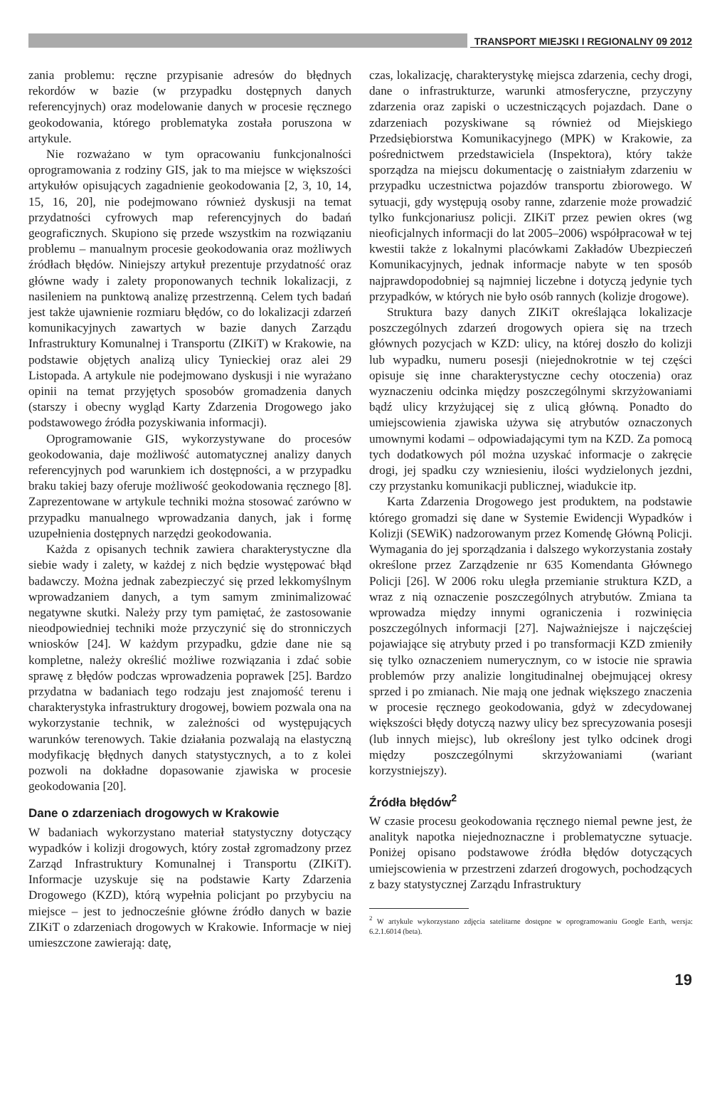TRANSPORT MIEJSKI I REGIONALNY 09 2012
zania problemu: ręczne przypisanie adresów do błędnych rekordów w bazie (w przypadku dostępnych danych referencyjnych) oraz modelowanie danych w procesie ręcznego geokodowania, którego problematyka została poruszona w artykule.
Nie rozważano w tym opracowaniu funkcjonalności oprogramowania z rodziny GIS, jak to ma miejsce w większości artykułów opisujących zagadnienie geokodowania [2, 3, 10, 14, 15, 16, 20], nie podejmowano również dyskusji na temat przydatności cyfrowych map referencyjnych do badań geograficznych. Skupiono się przede wszystkim na rozwiązaniu problemu – manualnym procesie geokodowania oraz możliwych źródłach błędów. Niniejszy artykuł prezentuje przydatność oraz główne wady i zalety proponowanych technik lokalizacji, z nasileniem na punktową analizę przestrzenną. Celem tych badań jest także ujawnienie rozmiaru błędów, co do lokalizacji zdarzeń komunikacyjnych zawartych w bazie danych Zarządu Infrastruktury Komunalnej i Transportu (ZIKiT) w Krakowie, na podstawie objętych analizą ulicy Tynieckiej oraz alei 29 Listopada. A artykule nie podejmowano dyskusji i nie wyrażano opinii na temat przyjętych sposobów gromadzenia danych (starszy i obecny wygląd Karty Zdarzenia Drogowego jako podstawowego źródła pozyskiwania informacji).
Oprogramowanie GIS, wykorzystywane do procesów geokodowania, daje możliwość automatycznej analizy danych referencyjnych pod warunkiem ich dostępności, a w przypadku braku takiej bazy oferuje możliwość geokodowania ręcznego [8]. Zaprezentowane w artykule techniki można stosować zarówno w przypadku manualnego wprowadzania danych, jak i formę uzupełnienia dostępnych narzędzi geokodowania.
Każda z opisanych technik zawiera charakterystyczne dla siebie wady i zalety, w każdej z nich będzie występować błąd badawczy. Można jednak zabezpieczyć się przed lekkomyślnym wprowadzaniem danych, a tym samym zminimalizować negatywne skutki. Należy przy tym pamiętać, że zastosowanie nieodpowiedniej techniki może przyczynić się do stronniczych wniosków [24]. W każdym przypadku, gdzie dane nie są kompletne, należy określić możliwe rozwiązania i zdać sobie sprawę z błędów podczas wprowadzenia poprawek [25]. Bardzo przydatna w badaniach tego rodzaju jest znajomość terenu i charakterystyka infrastruktury drogowej, bowiem pozwala ona na wykorzystanie technik, w zależności od występujących warunków terenowych. Takie działania pozwalają na elastyczną modyfikację błędnych danych statystycznych, a to z kolei pozwoli na dokładne dopasowanie zjawiska w procesie geokodowania [20].
Dane o zdarzeniach drogowych w Krakowie
W badaniach wykorzystano materiał statystyczny dotyczący wypadków i kolizji drogowych, który został zgromadzony przez Zarząd Infrastruktury Komunalnej i Transportu (ZIKiT). Informacje uzyskuje się na podstawie Karty Zdarzenia Drogowego (KZD), którą wypełnia policjant po przybyciu na miejsce – jest to jednocześnie główne źródło danych w bazie ZIKiT o zdarzeniach drogowych w Krakowie. Informacje w niej umieszczone zawierają: datę,
czas, lokalizację, charakterystykę miejsca zdarzenia, cechy drogi, dane o infrastrukturze, warunki atmosferyczne, przyczyny zdarzenia oraz zapiski o uczestniczących pojazdach. Dane o zdarzeniach pozyskiwane są również od Miejskiego Przedsiębiorstwa Komunikacyjnego (MPK) w Krakowie, za pośrednictwem przedstawiciela (Inspektora), który także sporządza na miejscu dokumentację o zaistniałym zdarzeniu w przypadku uczestnictwa pojazdów transportu zbiorowego. W sytuacji, gdy występują osoby ranne, zdarzenie może prowadzić tylko funkcjonariusz policji. ZIKiT przez pewien okres (wg nieoficjalnych informacji do lat 2005–2006) współpracował w tej kwestii także z lokalnymi placówkami Zakładów Ubezpieczeń Komunikacyjnych, jednak informacje nabyte w ten sposób najprawdopodobniej są najmniej liczebne i dotyczą jedynie tych przypadków, w których nie było osób rannych (kolizje drogowe).
Struktura bazy danych ZIKiT określająca lokalizacje poszczególnych zdarzeń drogowych opiera się na trzech głównych pozycjach w KZD: ulicy, na której doszło do kolizji lub wypadku, numeru posesji (niejednokrotnie w tej części opisuje się inne charakterystyczne cechy otoczenia) oraz wyznaczeniu odcinka między poszczególnymi skrzyżowaniami bądź ulicy krzyżującej się z ulicą główną. Ponadto do umiejscowienia zjawiska używa się atrybutów oznaczonych umownymi kodami – odpowiadającymi tym na KZD. Za pomocą tych dodatkowych pól można uzyskać informacje o zakręcie drogi, jej spadku czy wzniesieniu, ilości wydzielonych jezdni, czy przystanku komunikacji publicznej, wiadukcie itp.
Karta Zdarzenia Drogowego jest produktem, na podstawie którego gromadzi się dane w Systemie Ewidencji Wypadków i Kolizji (SEWiK) nadzorowanym przez Komendę Główną Policji. Wymagania do jej sporządzania i dalszego wykorzystania zostały określone przez Zarządzenie nr 635 Komendanta Głównego Policji [26]. W 2006 roku uległa przemianie struktura KZD, a wraz z nią oznaczenie poszczególnych atrybutów. Zmiana ta wprowadza między innymi ograniczenia i rozwinięcia poszczególnych informacji [27]. Najważniejsze i najczęściej pojawiające się atrybuty przed i po transformacji KZD zmieniły się tylko oznaczeniem numerycznym, co w istocie nie sprawia problemów przy analizie longitudinalnej obejmującej okresy sprzed i po zmianach. Nie mają one jednak większego znaczenia w procesie ręcznego geokodowania, gdyż w zdecydowanej większości błędy dotyczą nazwy ulicy bez sprecyzowania posesji (lub innych miejsc), lub określony jest tylko odcinek drogi między poszczególnymi skrzyżowaniami (wariant korzystniejszy).
Źródła błędów<sup>2</sup>
W czasie procesu geokodowania ręcznego niemal pewne jest, że analityk napotka niejednoznaczne i problematyczne sytuacje. Poniżej opisano podstawowe źródła błędów dotyczących umiejscowienia w przestrzeni zdarzeń drogowych, pochodzących z bazy statystycznej Zarządu Infrastruktury
<sup>2</sup> W artykule wykorzystano zdjęcia satelitarne dostępne w oprogramowaniu Google Earth, wersja: 6.2.1.6014 (beta).
19